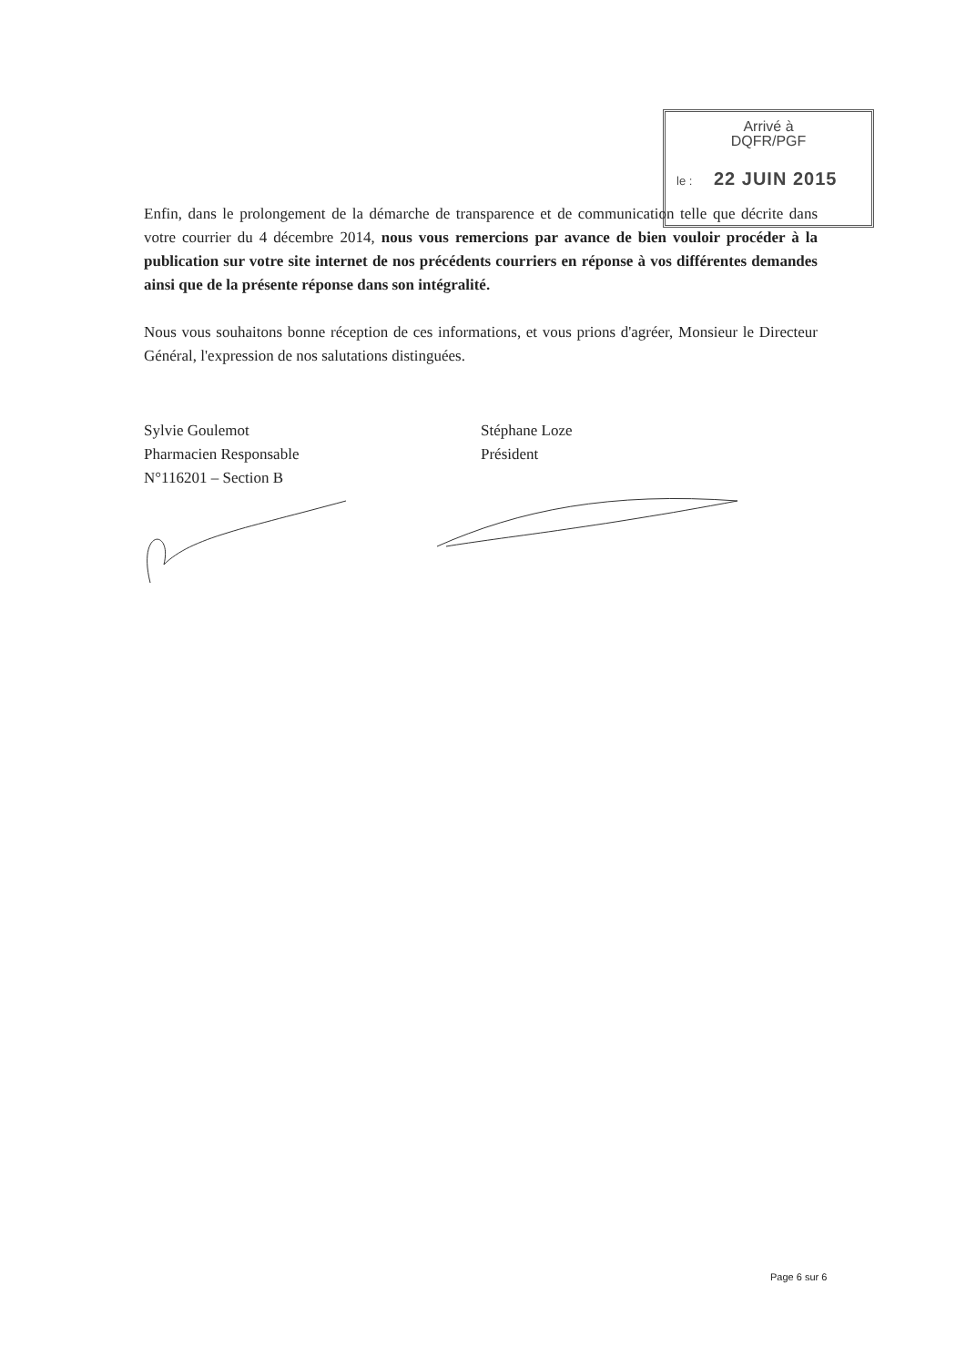Arrivé à
DQFR/PGF
le : 22 JUIN 2015
Enfin, dans le prolongement de la démarche de transparence et de communication telle que décrite dans votre courrier du 4 décembre 2014, nous vous remercions par avance de bien vouloir procéder à la publication sur votre site internet de nos précédents courriers en réponse à vos différentes demandes ainsi que de la présente réponse dans son intégralité.
Nous vous souhaitons bonne réception de ces informations, et vous prions d'agréer, Monsieur le Directeur Général, l'expression de nos salutations distinguées.
Sylvie Goulemot
Pharmacien Responsable
N°116201 – Section B
Stéphane Loze
Président
Page 6 sur 6